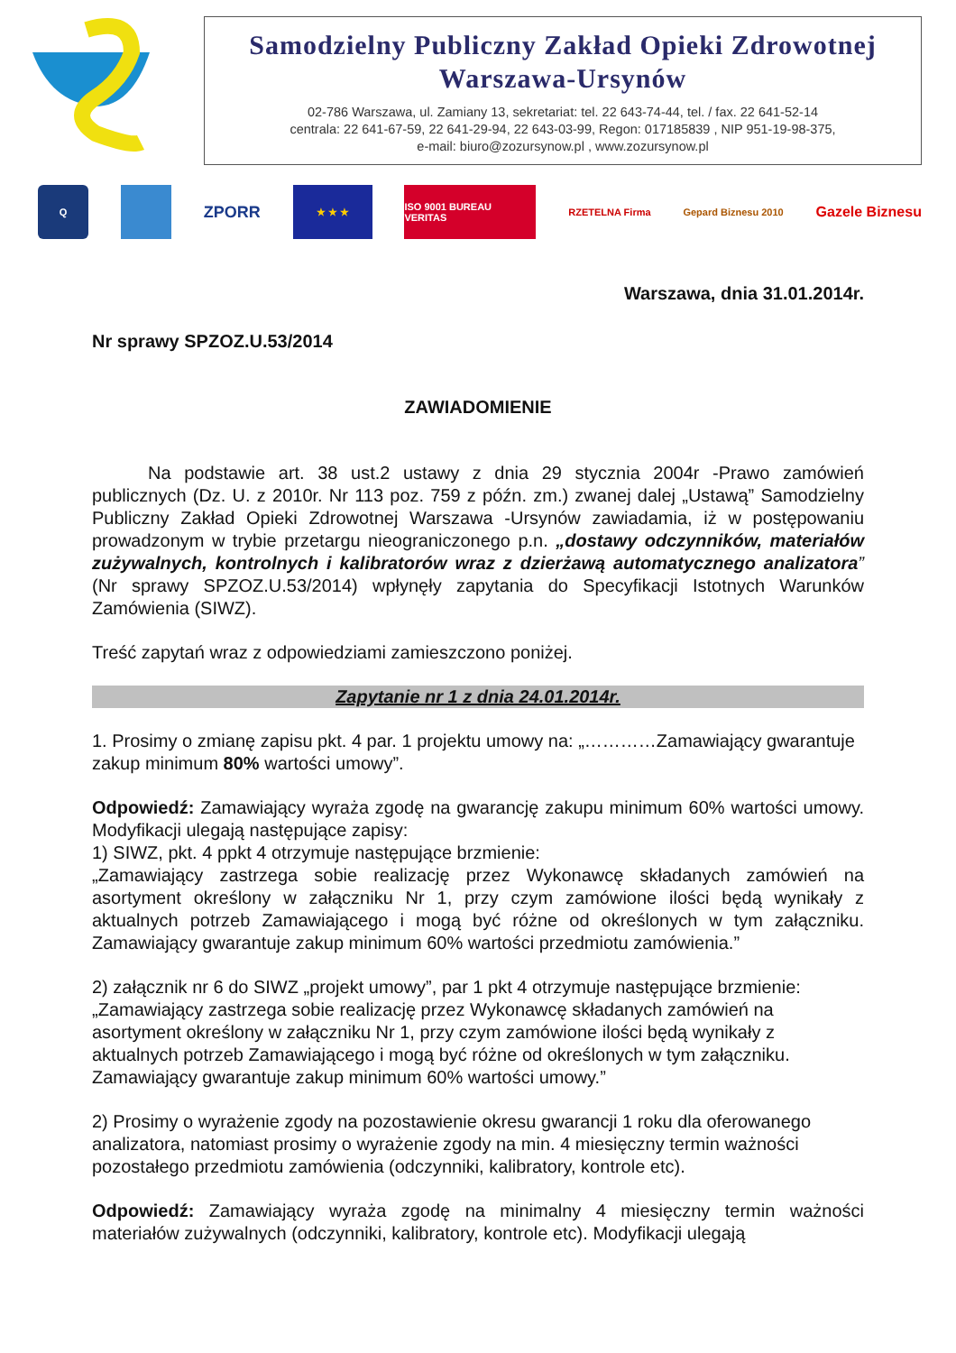Samodzielny Publiczny Zakład Opieki Zdrowotnej
Warszawa-Ursynów
02-786 Warszawa, ul. Zamiany 13, sekretariat: tel. 22 643-74-44, tel. / fax. 22 641-52-14
centrala: 22 641-67-59, 22 641-29-94, 22 643-03-99, Regon: 017185839 , NIP 951-19-98-375,
e-mail: biuro@zozursynow.pl , www.zozursynow.pl
Q
ZPORR
★ ★ ★
ISO 9001 BUREAU VERITAS
RZETELNA Firma Gepard Biznesu 2010
Gazele Biznesu
Warszawa, dnia 31.01.2014r.
Nr sprawy SPZOZ.U.53/2014
ZAWIADOMIENIE
Na podstawie art. 38 ust.2 ustawy z dnia 29 stycznia 2004r -Prawo zamówień publicznych (Dz. U. z 2010r. Nr 113 poz. 759 z późn. zm.) zwanej dalej „Ustawą” Samodzielny Publiczny Zakład Opieki Zdrowotnej Warszawa -Ursynów zawiadamia, iż w postępowaniu prowadzonym w trybie przetargu nieograniczonego p.n. „dostawy odczynników, materiałów zużywalnych, kontrolnych i kalibratorów wraz z dzierżawą automatycznego analizatora” (Nr sprawy SPZOZ.U.53/2014) wpłynęły zapytania do Specyfikacji Istotnych Warunków Zamówienia (SIWZ).
Treść zapytań wraz z odpowiedziami zamieszczono poniżej.
Zapytanie nr 1 z dnia 24.01.2014r.
1. Prosimy o zmianę zapisu pkt. 4 par. 1 projektu umowy na: „…………Zamawiający gwarantuje zakup minimum 80% wartości umowy”.
Odpowiedź: Zamawiający wyraża zgodę na gwarancję zakupu minimum 60% wartości umowy. Modyfikacji ulegają następujące zapisy:
1) SIWZ, pkt. 4 ppkt 4 otrzymuje następujące brzmienie:
„Zamawiający zastrzega sobie realizację przez Wykonawcę składanych zamówień na asortyment określony w załączniku Nr 1, przy czym zamówione ilości będą wynikały z aktualnych potrzeb Zamawiającego i mogą być różne od określonych w tym załączniku. Zamawiający gwarantuje zakup minimum 60% wartości przedmiotu zamówienia.”
2) załącznik nr 6 do SIWZ „projekt umowy”, par 1 pkt 4 otrzymuje następujące brzmienie: „Zamawiający zastrzega sobie realizację przez Wykonawcę składanych zamówień na asortyment określony w załączniku Nr 1, przy czym zamówione ilości będą wynikały z aktualnych potrzeb Zamawiającego i mogą być różne od określonych w tym załączniku. Zamawiający gwarantuje zakup minimum 60% wartości umowy.”
2) Prosimy o wyrażenie zgody na pozostawienie okresu gwarancji 1 roku dla oferowanego analizatora, natomiast prosimy o wyrażenie zgody na min. 4 miesięczny termin ważności pozostałego przedmiotu zamówienia (odczynniki, kalibratory, kontrole etc).
Odpowiedź: Zamawiający wyraża zgodę na minimalny 4 miesięczny termin ważności materiałów zużywalnych (odczynniki, kalibratory, kontrole etc). Modyfikacji ulegają